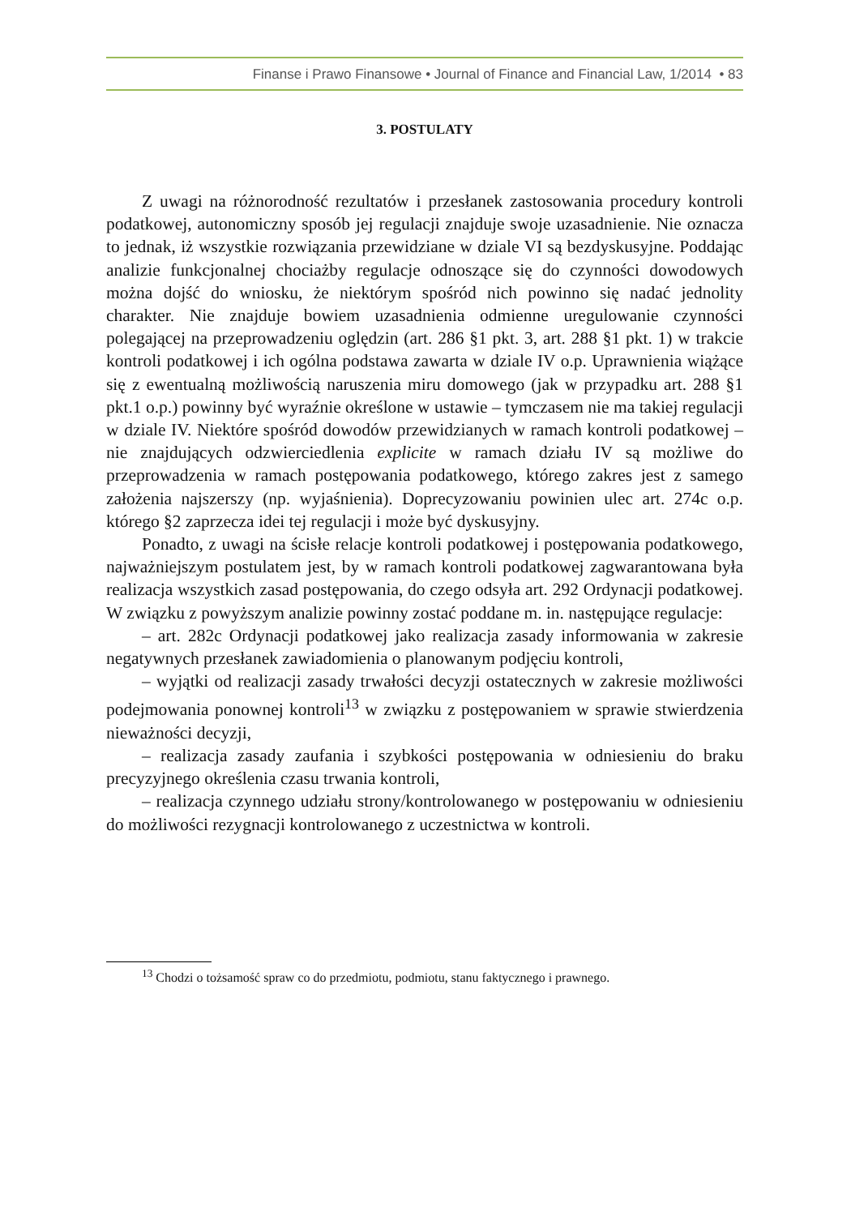Finanse i Prawo Finansowe • Journal of Finance and Financial Law, 1/2014 • 83
3. POSTULATY
Z uwagi na różnorodność rezultatów i przesłanek zastosowania procedury kontroli podatkowej, autonomiczny sposób jej regulacji znajduje swoje uzasadnienie. Nie oznacza to jednak, iż wszystkie rozwiązania przewidziane w dziale VI są bezdyskusyjne. Poddając analizie funkcjonalnej chociażby regulacje odnoszące się do czynności dowodowych można dojść do wniosku, że niektórym spośród nich powinno się nadać jednolity charakter. Nie znajduje bowiem uzasadnienia odmienne uregulowanie czynności polegającej na przeprowadzeniu oględzin (art. 286 §1 pkt. 3, art. 288 §1 pkt. 1) w trakcie kontroli podatkowej i ich ogólna podstawa zawarta w dziale IV o.p. Uprawnienia wiążące się z ewentualną możliwością naruszenia miru domowego (jak w przypadku art. 288 §1 pkt.1 o.p.) powinny być wyraźnie określone w ustawie – tymczasem nie ma takiej regulacji w dziale IV. Niektóre spośród dowodów przewidzianych w ramach kontroli podatkowej – nie znajdujących odzwierciedlenia explicite w ramach działu IV są możliwe do przeprowadzenia w ramach postępowania podatkowego, którego zakres jest z samego założenia najszerszy (np. wyjaśnienia). Doprecyzowaniu powinien ulec art. 274c o.p. którego §2 zaprzecza idei tej regulacji i może być dyskusyjny.
Ponadto, z uwagi na ścisłe relacje kontroli podatkowej i postępowania podatkowego, najważniejszym postulatem jest, by w ramach kontroli podatkowej zagwarantowana była realizacja wszystkich zasad postępowania, do czego odsyła art. 292 Ordynacji podatkowej. W związku z powyższym analizie powinny zostać poddane m. in. następujące regulacje:
– art. 282c Ordynacji podatkowej jako realizacja zasady informowania w zakresie negatywnych przesłanek zawiadomienia o planowanym podjęciu kontroli,
– wyjątki od realizacji zasady trwałości decyzji ostatecznych w zakresie możliwości podejmowania ponownej kontroli<sup>13</sup> w związku z postępowaniem w sprawie stwierdzenia nieważności decyzji,
– realizacja zasady zaufania i szybkości postępowania w odniesieniu do braku precyzyjnego określenia czasu trwania kontroli,
– realizacja czynnego udziału strony/kontrolowanego w postępowaniu w odniesieniu do możliwości rezygnacji kontrolowanego z uczestnictwa w kontroli.
<sup>13</sup> Chodzi o tożsamość spraw co do przedmiotu, podmiotu, stanu faktycznego i prawnego.